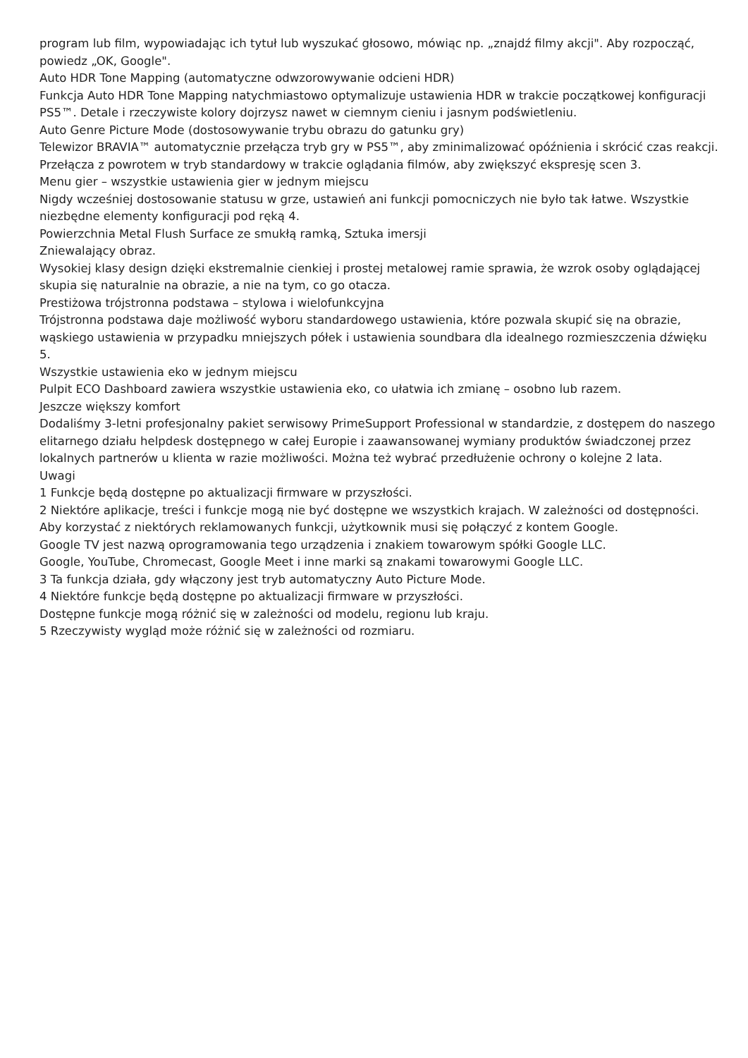program lub film, wypowiadając ich tytuł lub wyszukać głosowo, mówiąc np. „znajdź filmy akcji". Aby rozpocząć, powiedz „OK, Google".
Auto HDR Tone Mapping (automatyczne odwzorowywanie odcieni HDR)
Funkcja Auto HDR Tone Mapping natychmiastowo optymalizuje ustawienia HDR w trakcie początkowej konfiguracji PS5™. Detale i rzeczywiste kolory dojrzysz nawet w ciemnym cieniu i jasnym podświetleniu.
Auto Genre Picture Mode (dostosowywanie trybu obrazu do gatunku gry)
Telewizor BRAVIA™ automatycznie przełącza tryb gry w PS5™, aby zminimalizować opóźnienia i skrócić czas reakcji. Przełącza z powrotem w tryb standardowy w trakcie oglądania filmów, aby zwiększyć ekspresję scen 3.
Menu gier – wszystkie ustawienia gier w jednym miejscu
Nigdy wcześniej dostosowanie statusu w grze, ustawień ani funkcji pomocniczych nie było tak łatwe. Wszystkie niezbędne elementy konfiguracji pod ręką 4.
Powierzchnia Metal Flush Surface ze smukłą ramką, Sztuka imersji
Zniewalający obraz.
Wysokiej klasy design dzięki ekstremalnie cienkiej i prostej metalowej ramie sprawia, że wzrok osoby oglądającej skupia się naturalnie na obrazie, a nie na tym, co go otacza.
Prestiżowa trójstronna podstawa – stylowa i wielofunkcyjna
Trójstronna podstawa daje możliwość wyboru standardowego ustawienia, które pozwala skupić się na obrazie, wąskiego ustawienia w przypadku mniejszych półek i ustawienia soundbara dla idealnego rozmieszczenia dźwięku 5.
Wszystkie ustawienia eko w jednym miejscu
Pulpit ECO Dashboard zawiera wszystkie ustawienia eko, co ułatwia ich zmianę – osobno lub razem.
Jeszcze większy komfort
Dodaliśmy 3-letni profesjonalny pakiet serwisowy PrimeSupport Professional w standardzie, z dostępem do naszego elitarnego działu helpdesk dostępnego w całej Europie i zaawansowanej wymiany produktów świadczonej przez lokalnych partnerów u klienta w razie możliwości. Można też wybrać przedłużenie ochrony o kolejne 2 lata.
Uwagi
1 Funkcje będą dostępne po aktualizacji firmware w przyszłości.
2 Niektóre aplikacje, treści i funkcje mogą nie być dostępne we wszystkich krajach. W zależności od dostępności.
Aby korzystać z niektórych reklamowanych funkcji, użytkownik musi się połączyć z kontem Google.
Google TV jest nazwą oprogramowania tego urządzenia i znakiem towarowym spółki Google LLC.
Google, YouTube, Chromecast, Google Meet i inne marki są znakami towarowymi Google LLC.
3 Ta funkcja działa, gdy włączony jest tryb automatyczny Auto Picture Mode.
4 Niektóre funkcje będą dostępne po aktualizacji firmware w przyszłości.
Dostępne funkcje mogą różnić się w zależności od modelu, regionu lub kraju.
5 Rzeczywisty wygląd może różnić się w zależności od rozmiaru.